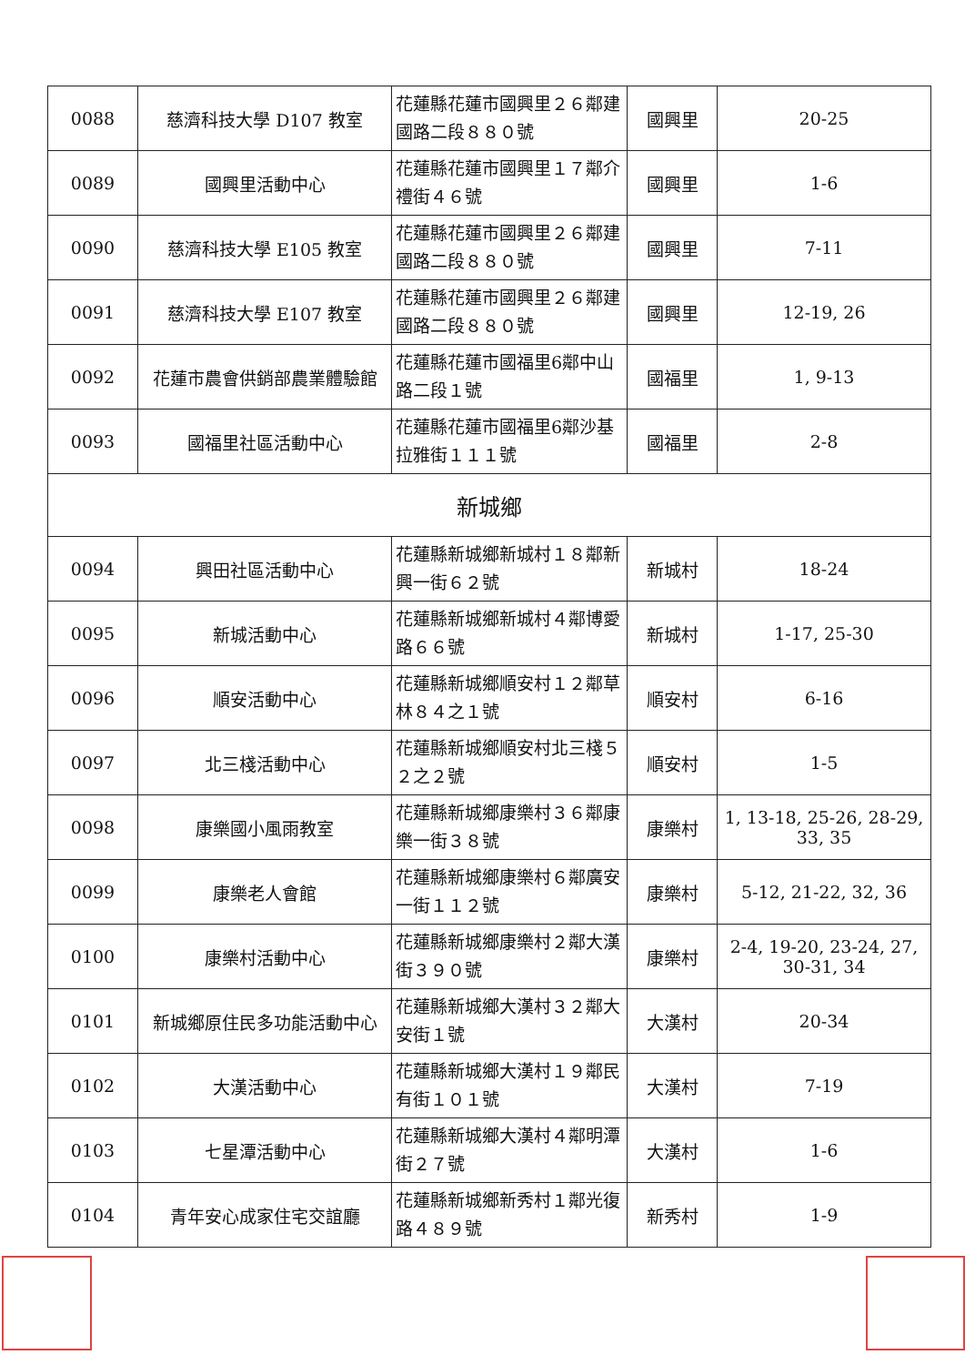| 0088 | 慈濟科技大學 D107 教室 | 花蓮縣花蓮市國興里２６鄰建國路二段８８０號 | 國興里 | 20-25 |
| 0089 | 國興里活動中心 | 花蓮縣花蓮市國興里１７鄰介禮街４６號 | 國興里 | 1-6 |
| 0090 | 慈濟科技大學 E105 教室 | 花蓮縣花蓮市國興里２６鄰建國路二段８８０號 | 國興里 | 7-11 |
| 0091 | 慈濟科技大學 E107 教室 | 花蓮縣花蓮市國興里２６鄰建國路二段８８０號 | 國興里 | 12-19, 26 |
| 0092 | 花蓮市農會供銷部農業體驗館 | 花蓮縣花蓮市國福里6鄰中山路二段１號 | 國福里 | 1, 9-13 |
| 0093 | 國福里社區活動中心 | 花蓮縣花蓮市國福里6鄰沙基拉雅街１１１號 | 國福里 | 2-8 |
| 新城鄉 | | | | |
| 0094 | 興田社區活動中心 | 花蓮縣新城鄉新城村１８鄰新興一街６２號 | 新城村 | 18-24 |
| 0095 | 新城活動中心 | 花蓮縣新城鄉新城村４鄰博愛路６６號 | 新城村 | 1-17, 25-30 |
| 0096 | 順安活動中心 | 花蓮縣新城鄉順安村１２鄰草林８４之１號 | 順安村 | 6-16 |
| 0097 | 北三棧活動中心 | 花蓮縣新城鄉順安村北三棧５２之２號 | 順安村 | 1-5 |
| 0098 | 康樂國小風雨教室 | 花蓮縣新城鄉康樂村３６鄰康樂一街３８號 | 康樂村 | 1, 13-18, 25-26, 28-29, 33, 35 |
| 0099 | 康樂老人會館 | 花蓮縣新城鄉康樂村６鄰廣安一街１１２號 | 康樂村 | 5-12, 21-22, 32, 36 |
| 0100 | 康樂村活動中心 | 花蓮縣新城鄉康樂村２鄰大漢街３９０號 | 康樂村 | 2-4, 19-20, 23-24, 27, 30-31, 34 |
| 0101 | 新城鄉原住民多功能活動中心 | 花蓮縣新城鄉大漢村３２鄰大安街１號 | 大漢村 | 20-34 |
| 0102 | 大漢活動中心 | 花蓮縣新城鄉大漢村１９鄰民有街１０１號 | 大漢村 | 7-19 |
| 0103 | 七星潭活動中心 | 花蓮縣新城鄉大漢村４鄰明潭街２７號 | 大漢村 | 1-6 |
| 0104 | 青年安心成家住宅交誼廳 | 花蓮縣新城鄉新秀村１鄰光復路４８９號 | 新秀村 | 1-9 |